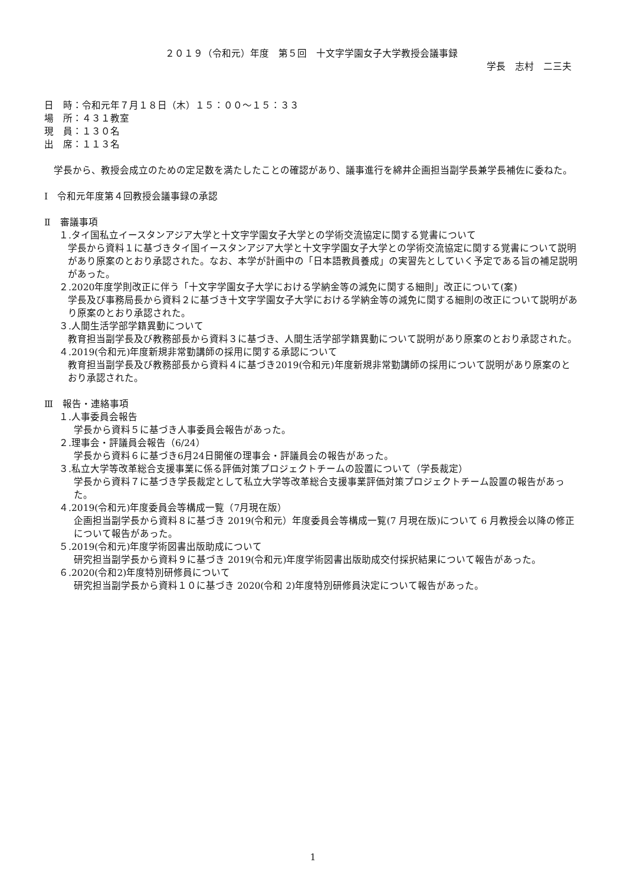２０１９（令和元）年度　第５回　十文字学園女子大学教授会議事録
学長　志村　二三夫
日　時：令和元年７月１８日（木）１５：００～１５：３３
場　所：４３１教室
現　員：１３０名
出　席：１１３名
　学長から、教授会成立のための定足数を満たしたことの確認があり、議事進行を綿井企画担当副学長兼学長補佐に委ねた。
Ⅰ　令和元年度第４回教授会議事録の承認
Ⅱ　審議事項
１.タイ国私立イースタンアジア大学と十文字学園女子大学との学術交流協定に関する覚書について
学長から資料１に基づきタイ国イースタンアジア大学と十文字学園女子大学との学術交流協定に関する覚書について説明があり原案のとおり承認された。なお、本学が計画中の「日本語教員養成」の実習先としていく予定である旨の補足説明があった。
２.2020年度学則改正に伴う「十文字学園女子大学における学納金等の減免に関する細則」改正について(案)
学長及び事務局長から資料２に基づき十文字学園女子大学における学納金等の減免に関する細則の改正について説明があり原案のとおり承認された。
３.人間生活学部学籍異動について
教育担当副学長及び教務部長から資料３に基づき、人間生活学部学籍異動について説明があり原案のとおり承認された。
４.2019(令和元)年度新規非常勤講師の採用に関する承認について
教育担当副学長及び教務部長から資料４に基づき2019(令和元)年度新規非常勤講師の採用について説明があり原案のとおり承認された。
Ⅲ　報告・連絡事項
１.人事委員会報告
学長から資料５に基づき人事委員会報告があった。
２.理事会・評議員会報告（6/24）
学長から資料６に基づき6月24日開催の理事会・評議員会の報告があった。
３.私立大学等改革総合支援事業に係る評価対策プロジェクトチームの設置について（学長裁定）
学長から資料７に基づき学長裁定として私立大学等改革総合支援事業評価対策プロジェクトチーム設置の報告があった。
４.2019(令和元)年度委員会等構成一覧（7月現在版）
企画担当副学長から資料８に基づき 2019(令和元）年度委員会等構成一覧(7 月現在版)について 6 月教授会以降の修正について報告があった。
５.2019(令和元)年度学術図書出版助成について
研究担当副学長から資料９に基づき 2019(令和元)年度学術図書出版助成交付採択結果について報告があった。
６.2020(令和2)年度特別研修員について
研究担当副学長から資料１０に基づき 2020(令和 2)年度特別研修員決定について報告があった。
1